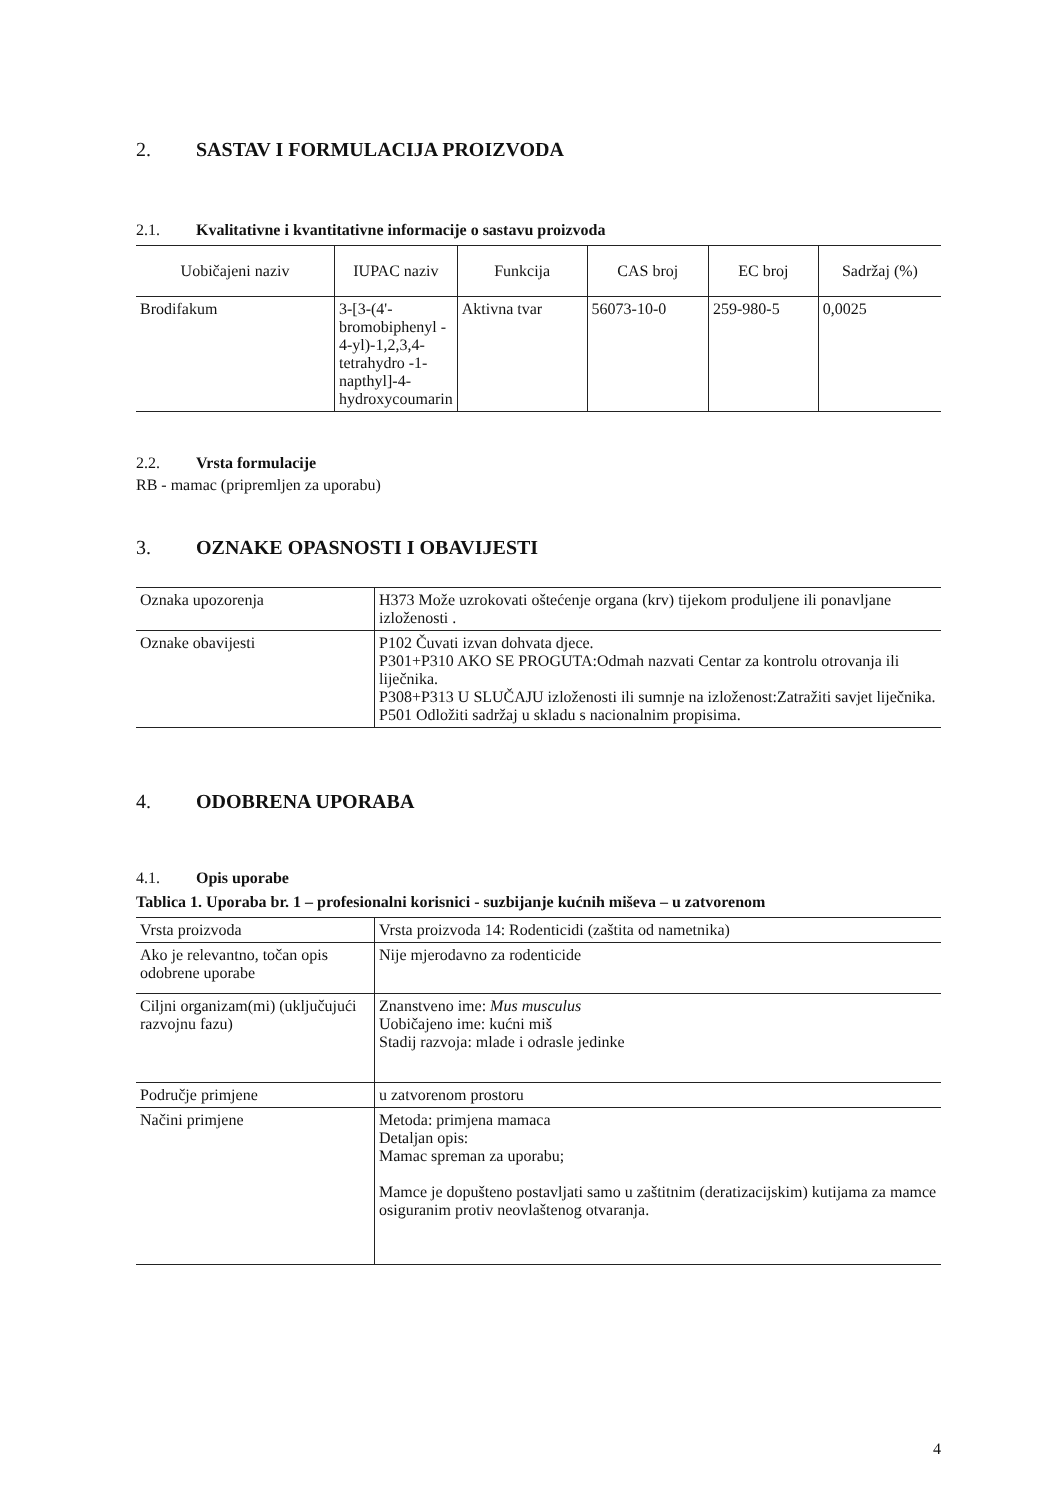2. SASTAV I FORMULACIJA PROIZVODA
2.1. Kvalitativne i kvantitativne informacije o sastavu proizvoda
| Uobičajeni naziv | IUPAC naziv | Funkcija | CAS broj | EC broj | Sadržaj (%) |
| --- | --- | --- | --- | --- | --- |
| Brodifakum | 3-[3-(4'-bromobiphenyl - 4-yl)-1,2,3,4-tetrahydro -1-napthyl]-4-hydroxycoumarin | Aktivna tvar | 56073-10-0 | 259-980-5 | 0,0025 |
2.2. Vrsta formulacije
RB - mamac (pripremljen za uporabu)
3. OZNAKE OPASNOSTI I OBAVIJESTI
| Oznaka upozorenja | H373 Može uzrokovati oštećenje organa (krv) tijekom produljene ili ponavljane izloženosti . |
| Oznake obavijesti | P102 Čuvati izvan dohvata djece. P301+P310 AKO SE PROGUTA:Odmah nazvati Centar za kontrolu otrovanja ili liječnika. P308+P313 U SLUČAJU izloženosti ili sumnje na izloženost:Zatražiti savjet liječnika. P501 Odložiti sadržaj u skladu s nacionalnim propisima. |
4. ODOBRENA UPORABA
4.1. Opis uporabe
Tablica 1. Uporaba br. 1 – profesionalni korisnici - suzbijanje kućnih miševa – u zatvorenom
| Vrsta proizvoda | Vrsta proizvoda 14: Rodenticidi (zaštita od nametnika) |
| Ako je relevantno, točan opis odobrene uporabe | Nije mjerodavno za rodenticide |
| Ciljni organizam(mi) (uključujući razvojnu fazu) | Znanstveno ime: Mus musculus Uobičajeno ime: kućni miš Stadij razvoja: mlade i odrasle jedinke |
| Područje primjene | u zatvorenom prostoru |
| Načini primjene | Metoda: primjena mamaca Detaljan opis: Mamac spreman za uporabu; Mamce je dopušteno postavljati samo u zaštitnim (deratizacijskim) kutijama za mamce osiguranim protiv neovlaštenog otvaranja. |
4